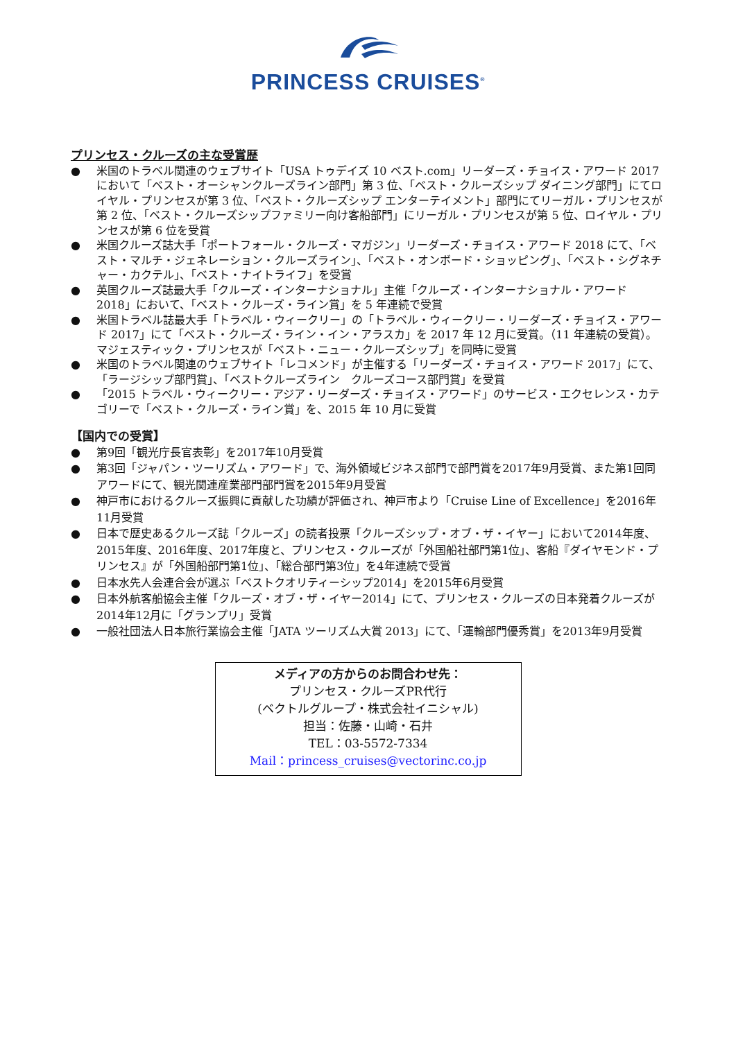PRINCESS CRUISES<sup>®</sup>
プリンセス・クルーズの主な受賞歴
● 米国のトラベル関連のウェブサイト「USA トゥデイズ 10 ベスト.com」リーダーズ・チョイス・アワード 2017 において「ベスト・オーシャンクルーズライン部門」第 3 位、「ベスト・クルーズシップ ダイニング部門」にてロイヤル・プリンセスが第 3 位、「ベスト・クルーズシップ エンターテイメント」部門にてリーガル・プリンセスが第 2 位、「ベスト・クルーズシップファミリー向け客船部門」にリーガル・プリンセスが第 5 位、ロイヤル・プリンセスが第 6 位を受賞
● 米国クルーズ誌大手「ポートフォール・クルーズ・マガジン」リーダーズ・チョイス・アワード 2018 にて、「ベスト・マルチ・ジェネレーション・クルーズライン」、「ベスト・オンボード・ショッピング」、「ベスト・シグネチャー・カクテル」、「ベスト・ナイトライフ」を受賞
● 英国クルーズ誌最大手「クルーズ・インターナショナル」主催「クルーズ・インターナショナル・アワード 2018」において、「ベスト・クルーズ・ライン賞」を 5 年連続で受賞
● 米国トラベル誌最大手「トラベル・ウィークリー」の「トラベル・ウィークリー・リーダーズ・チョイス・アワード 2017」にて「ベスト・クルーズ・ライン・イン・アラスカ」を 2017 年 12 月に受賞。（11 年連続の受賞）。マジェスティック・プリンセスが「ベスト・ニュー・クルーズシップ」を同時に受賞
● 米国のトラベル関連のウェブサイト「レコメンド」が主催する「リーダーズ・チョイス・アワード 2017」にて、「ラージシップ部門賞」、「ベストクルーズライン　クルーズコース部門賞」を受賞
● 「2015 トラベル・ウィークリー・アジア・リーダーズ・チョイス・アワード」のサービス・エクセレンス・カテゴリーで「ベスト・クルーズ・ライン賞」を、2015 年 10 月に受賞
【国内での受賞】
● 第9回「観光庁長官表彰」を2017年10月受賞
● 第3回「ジャパン・ツーリズム・アワード」で、海外領域ビジネス部門で部門賞を2017年9月受賞、また第1回同アワードにて、観光関連産業部門部門賞を2015年9月受賞
● 神戸市におけるクルーズ振興に貢献した功績が評価され、神戸市より「Cruise Line of Excellence」を2016年11月受賞
● 日本で歴史あるクルーズ誌「クルーズ」の読者投票「クルーズシップ・オブ・ザ・イヤー」において2014年度、2015年度、2016年度、2017年度と、プリンセス・クルーズが「外国船社部門第1位」、客船『ダイヤモンド・プリンセス』が「外国船部門第1位」、「総合部門第3位」を4年連続で受賞
● 日本水先人会連合会が選ぶ「ベストクオリティーシップ2014」を2015年6月受賞
● 日本外航客船協会主催「クルーズ・オブ・ザ・イヤー2014」にて、プリンセス・クルーズの日本発着クルーズが2014年12月に「グランプリ」受賞
● 一般社団法人日本旅行業協会主催「JATA ツーリズム大賞 2013」にて、「運輸部門優秀賞」を2013年9月受賞
メディアの方からのお問合わせ先：
プリンセス・クルーズPR代行
(ベクトルグループ・株式会社イニシャル)
担当：佐藤・山崎・石井
TEL：03-5572-7334
Mail：princess_cruises@vectorinc.co.jp